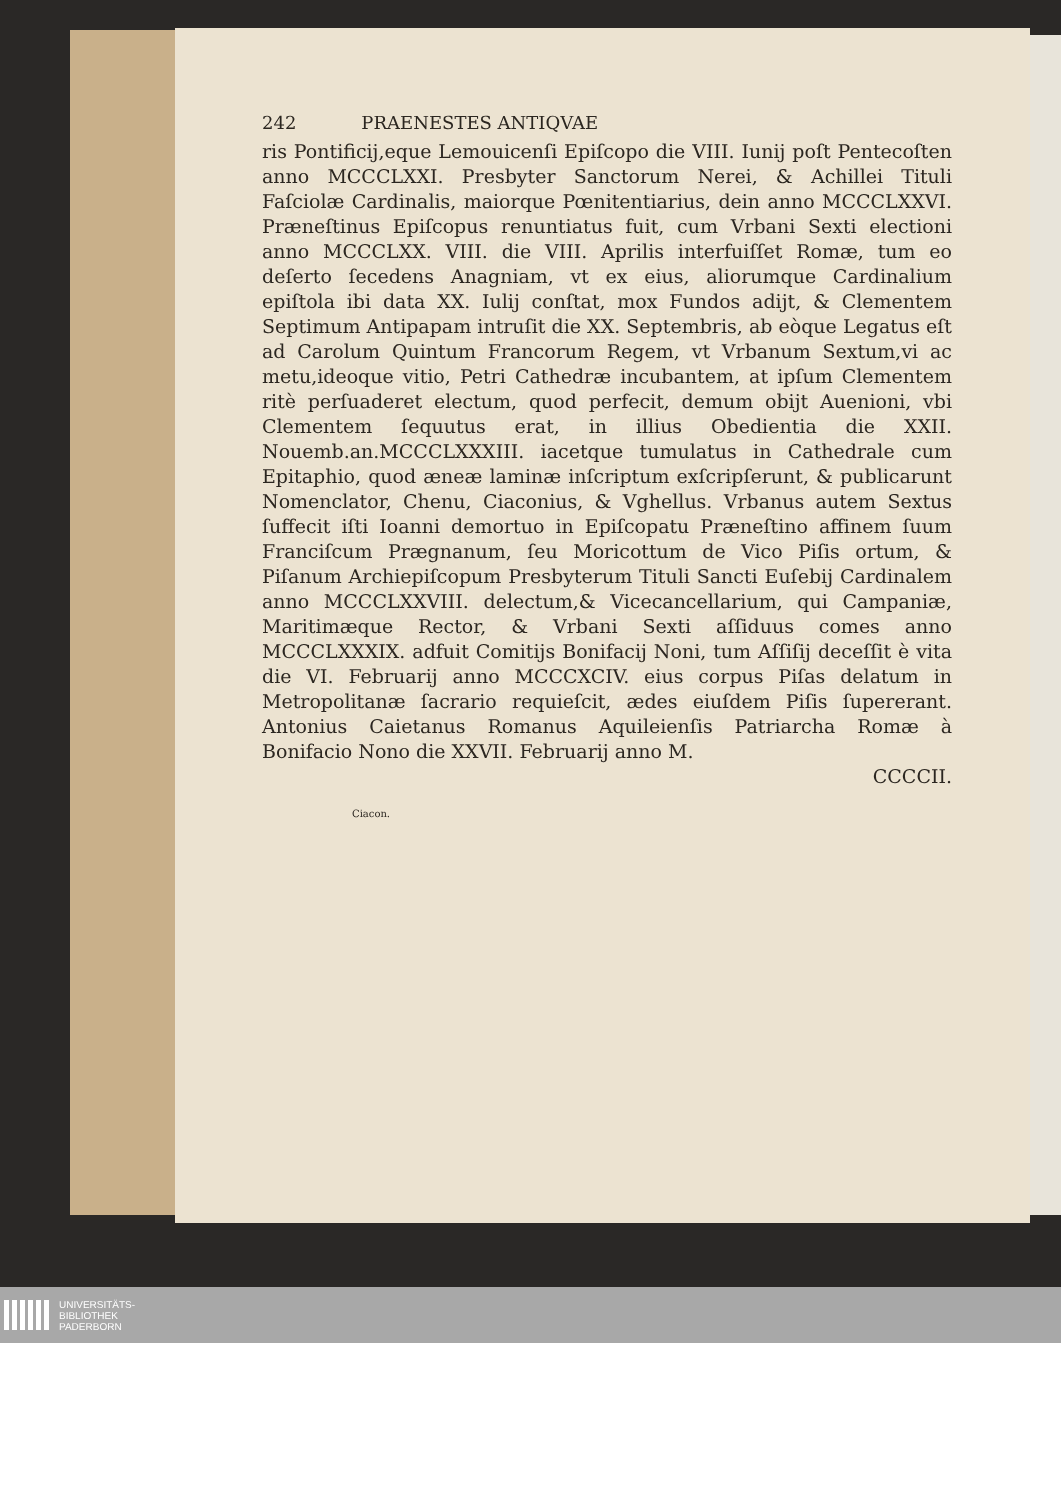242 PRAENESTES ANTIQVAE
ris Pontificij,eque Lemouicenſi Epiſcopo die VIII. Iunij poſt Pentecoſten anno MCCCLXXI. Presbyter Sanctorum Nerei, & Achillei Tituli Faſciolæ Cardinalis, maiorque Pœnitentiarius, dein anno MCCCLXXVI. Præneſtinus Epiſcopus renuntiatus fuit, cum Vrbani Sexti electioni anno MCCCLXX. VIII. die VIII. Aprilis interfuiſſet Romæ, tum eo deſerto ſecedens Anagniam, vt ex eius, aliorumque Cardinalium epiſtola ibi data XX. Iulij conſtat, mox Fundos adijt, & Clementem Septimum Antipapam intruſit die XX. Septembris, ab eòque Legatus eſt ad Carolum Quintum Francorum Regem, vt Vrbanum Sextum,vi ac metu,ideoque vitio, Petri Cathedræ incubantem, at ipſum Clementem ritè perſuaderet electum, quod perfecit, demum obijt Auenioni, vbi Clementem ſequutus erat, in illius Obedientia die XXII. Nouemb.an.MCCCLXXXIII. iacetque tumulatus in Cathedrale cum Epitaphio, quod æneæ laminæ inſcriptum exſcripſerunt, & publicarunt Nomenclator, Chenu, Ciaconius, & Vghellus. Vrbanus autem Sextus ſuffecit iſti Ioanni demortuo in Epiſcopatu Præneſtino affinem ſuum Franciſcum Prægnanum, ſeu Moricottum de Vico Piſis ortum, & Piſanum Archiepiſcopum Presbyterum Tituli Sancti Euſebij Cardinalem anno MCCCLXXVIII. delectum,& Vicecancellarium, qui Campaniæ, Maritimæque Rector, & Vrbani Sexti aſſiduus comes anno MCCCLXXXIX. adfuit Comitijs Bonifacij Noni, tum Aſſiſij deceſſit è vita die VI. Februarij anno MCCCXCIV. eius corpus Piſas delatum in Metropolitanæ ſacrario requieſcit, ædes eiuſdem Piſis ſupererant. Antonius Caietanus Romanus Aquileienſis Patriarcha Romæ à Bonifacio Nono die XXVII. Februarij anno M.
CCCCII.
Ciacon.
UNIVERSITÄTS-
BIBLIOTHEK
PADERBORN